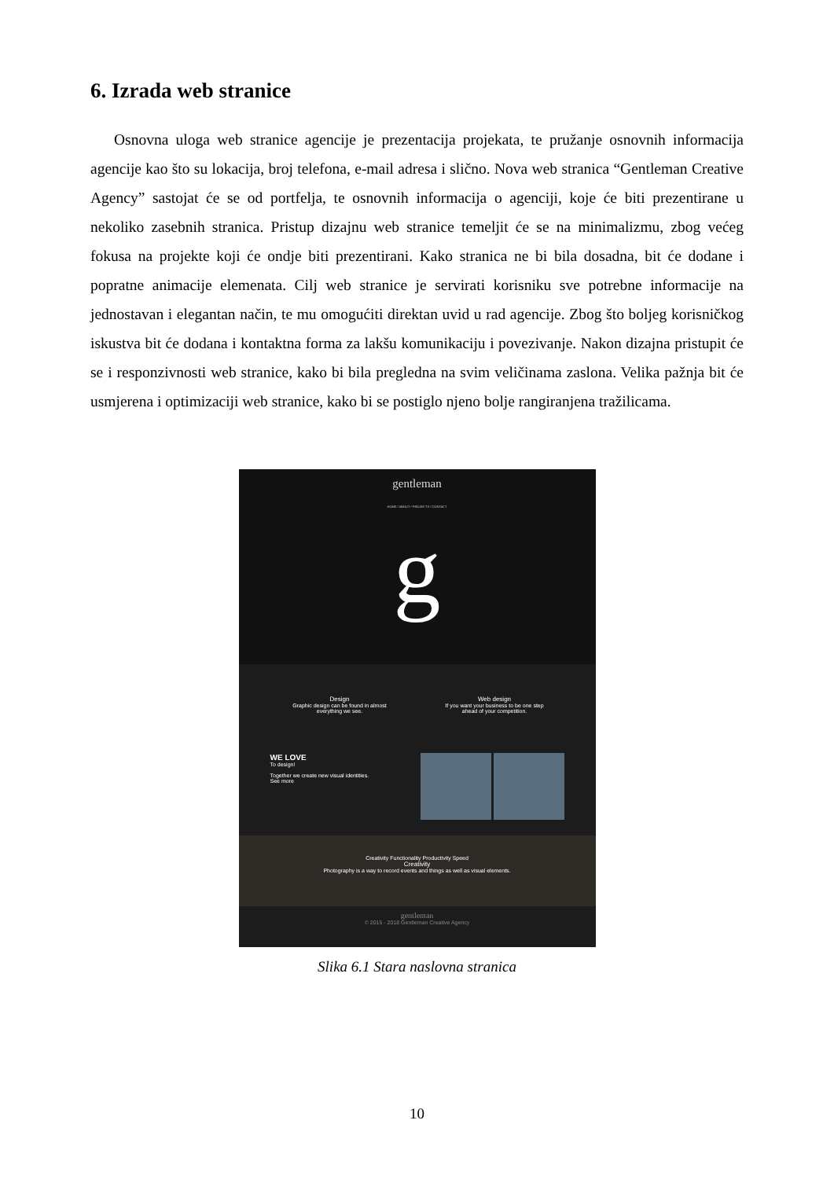6. Izrada web stranice
Osnovna uloga web stranice agencije je prezentacija projekata, te pružanje osnovnih informacija agencije kao što su lokacija, broj telefona, e-mail adresa i slično. Nova web stranica “Gentleman Creative Agency” sastojat će se od portfelja, te osnovnih informacija o agenciji, koje će biti prezentirane u nekoliko zasebnih stranica. Pristup dizajnu web stranice temeljit će se na minimalizmu, zbog većeg fokusa na projekte koji će ondje biti prezentirani. Kako stranica ne bi bila dosadna, bit će dodane i popratne animacije elemenata. Cilj web stranice je servirati korisniku sve potrebne informacije na jednostavan i elegantan način, te mu omogućiti direktan uvid u rad agencije. Zbog što boljeg korisničkog iskustva bit će dodana i kontaktna forma za lakšu komunikaciju i povezivanje. Nakon dizajna pristupit će se i responzivnosti web stranice, kako bi bila pregledna na svim veličinama zaslona. Velika pažnja bit će usmjerena i optimizaciji web stranice, kako bi se postiglo njeno bolje rangiranjena tražilicama.
gentleman
HOME / ABOUT / PROJECTS / CONTACT
g
Design
Graphic design can be found in almost everything we see.
Web design
If you want your business to be one step ahead of your competition.
WE LOVE
To design!
Together we create new visual identities.
See more
Creativity Functionality Productivity Speed
Creativity
Photography is a way to record events and things as well as visual elements.
gentleman
© 2015 - 2018 Gentleman Creative Agency
Slika 6.1 Stara naslovna stranica
10